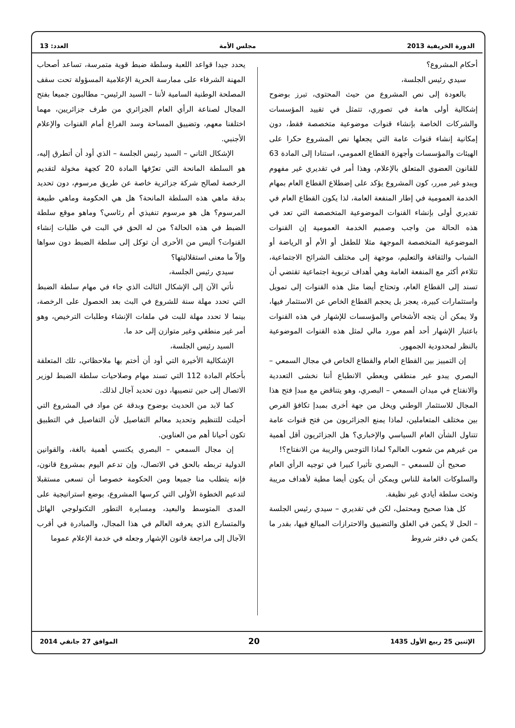الدورة الخريفية 2013 مجلس الأمة العدد: 13
أحكام المشروع؟
سيدي رئيس الجلسة،
بالعودة إلى نص المشروع من حيث المحتوى، تبرز بوضوح إشكالية أولى هامة في تصوري، تتمثل في تقييد المؤسسات والشركات الخاصة بإنشاء قنوات موضوعية متخصصة فقط، دون إمكانية إنشاء قنوات عامة التي يجعلها نص المشروع حكرا على الهيئات والمؤسسات وأجهزة القطاع العمومي، استنادا إلى المادة 63 للقانون العضوي المتعلق بالإعلام، وهذا أمر في تقديري غير مفهوم ويبدو غير مبرر، كون المشروع يؤكد على إضطلاع القطاع العام بمهام الخدمة العمومية في إطار المنفعة العامة، لذا يكون القطاع العام في تقديري أولى بإنشاء القنوات الموضوعية المتخصصة التي تعد في هذه الحالة من واجب وصميم الخدمة العمومية إن القنوات الموضوعية المتخصصة الموجهة مثلا للطفل أو الأم أو الرياضة أو الشباب والثقافة والتعليم، موجهة إلى مختلف الشرائح الاجتماعية، تتلاءم أكثر مع المنفعة العامة وهي أهداف تربوية اجتماعية تقتضي أن تسند إلى القطاع العام، وتحتاج أيضا مثل هذه القنوات إلى تمويل واستثمارات كبيرة، يعجز بل يحجم القطاع الخاص عن الاستثمار فيها، ولا يمكن أن يتجه الأشخاص والمؤسسات للإشهار في هذه القنوات باعتبار الإشهار أحد أهم مورد مالي لمثل هذه القنوات الموضوعية بالنظر لمحدودية الجمهور.
إن التمييز بين القطاع العام والقطاع الخاص في مجال السمعي – البصري يبدو غير منطقي ويعطي الانطباع أننا نخشى التعددية والانفتاح في ميدان السمعي – البصري، وهو يتناقض مع مبدإ فتح هذا المجال للاستثمار الوطني ويخل من جهة أخرى بمبدإ تكافؤ الفرص بين مختلف المتعاملين، لماذا يمنع الجزائريون من فتح قنوات عامة تتناول الشأن العام السياسي والإخباري؟ هل الجزائريون أقل أهمية من غيرهم من شعوب العالم؟ لماذا التوجس والريبة من الانفتاح؟!
صحيح أن للسمعي – البصري تأثيرا كبيرا في توجيه الرأي العام والسلوكات العامة للناس ويمكن أن يكون أيضا مطية لأهداف مريبة وتحت سلطة أيادي غير نظيفة.
كل هذا صحيح ومحتمل، لكن في تقديري – سيدي رئيس الجلسة – الحل لا يكمن في الغلق والتضييق والاحترازات المبالغ فيها، بقدر ما يكمن في دفتر شروط
يحدد جيدا قواعد اللعبة وسلطة ضبط قوية متمرسة، تساعد أصحاب المهنة الشرفاء على ممارسة الحرية الإعلامية المسؤولة تحت سقف المصلحة الوطنية السامية لأننا – السيد الرئيس– مطالبون جميعا بفتح المجال لصناعة الرأي العام الجزائري من طرف جزائريين، مهما اختلفنا معهم، وتضييق المساحة وسد الفراغ أمام القنوات والإعلام الأجنبي.
الإشكال الثاني – السيد رئيس الجلسة – الذي أود أن أتطرق إليه، هو السلطة المانحة التي تعرّفها المادة 20 كجهة مخولة لتقديم الرخصة لصالح شركة جزائرية خاصة عن طريق مرسوم، دون تحديد بدقة ماهي هذه السلطة المانحة؟ هل هي الحكومة وماهي طبيعة المرسوم؟ هل هو مرسوم تنفيذي أم رئاسي؟ وماهو موقع سلطة الضبط في هذه الحالة؟ من له الحق في البت في طلبات إنشاء القنوات؟ أليس من الأحرى أن توكل إلى سلطة الضبط دون سواها وإلاّ ما معنى استقلاليتها؟
سيدي رئيس الجلسة،
نأتي الآن إلى الإشكال الثالث الذي جاء في مهام سلطة الضبط التي تحدد مهلة سنة للشروع في البث بعد الحصول على الرخصة، بينما لا تحدد مهلة للبت في ملفات الإنشاء وطلبات الترخيص، وهو أمر غير منطقي وغير متوازن إلى حد ما.
السيد رئيس الجلسة،
الإشكالية الأخيرة التي أود أن أختم بها ملاحظاتي، تلك المتعلقة بأحكام المادة 112 التي تسند مهام وصلاحيات سلطة الضبط لوزير الاتصال إلى حين تنصيبها، دون تحديد آجال لذلك.
كما لابد من الحديث بوضوح وبدقة عن مواد في المشروع التي أحيلت للتنظيم وتحديد معالم التفاصيل لأن التفاصيل في التطبيق تكون أحيانا أهم من العناوين.
إن مجال السمعي – البصري يكتسي أهمية بالغة، والقوانين الدولية تربطه بالحق في الاتصال، وإن تدعم اليوم بمشروع قانون، فإنه يتطلب منا جميعا ومن الحكومة خصوصا أن تسعى مستقبلا لتدعيم الخطوة الأولى التي كرسها المشروع، بوضع استراتيجية على المدى المتوسط والبعيد، ومسايرة التطور التكنولوجي الهائل والمتسارع الذي يعرفه العالم في هذا المجال، والمبادرة في أقرب الآجال إلى مراجعة قانون الإشهار وجعله في خدمة الإعلام عموما
الإثنين 25 ربيع الأول 1435 20 الموافق 27 جانفي 2014